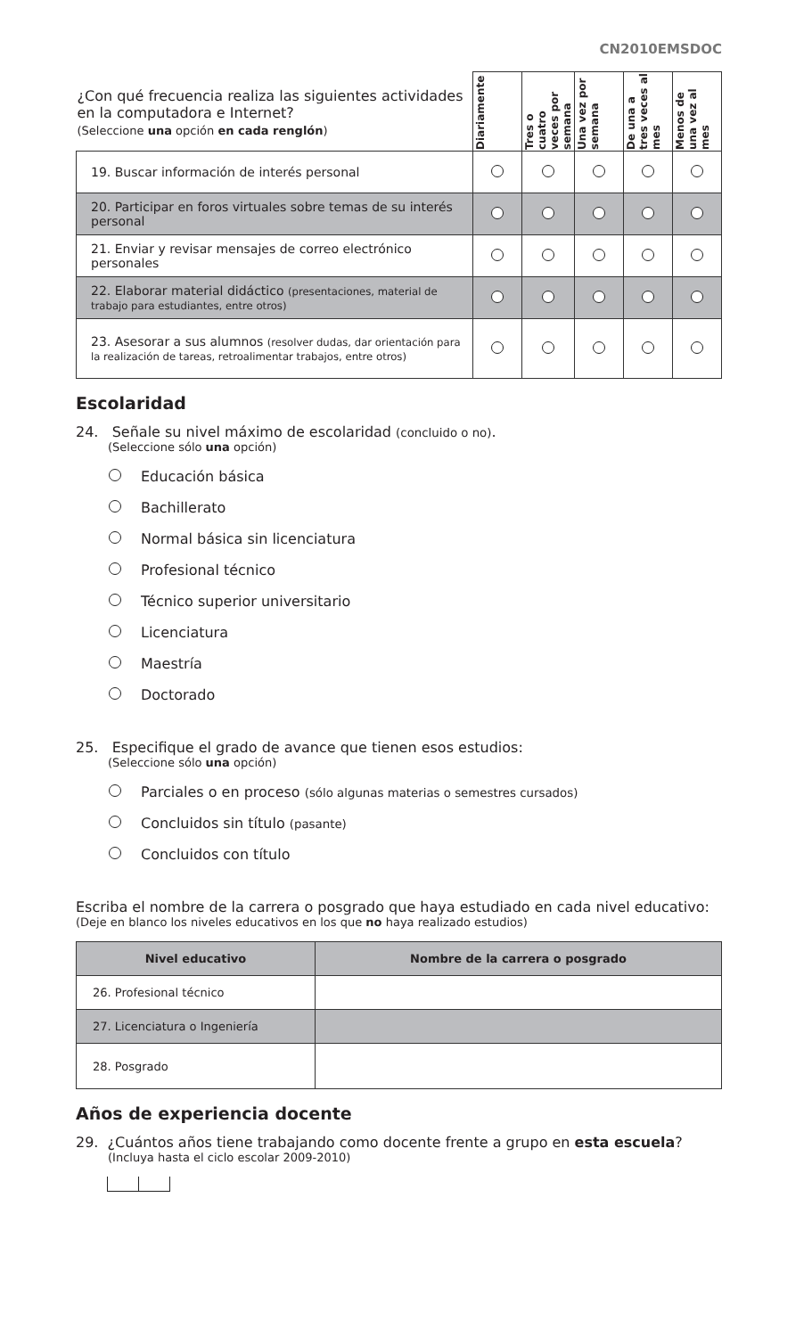CN2010EMSDOC
| ¿Con qué frecuencia realiza las siguientes actividades en la computadora e Internet? (Seleccione una opción en cada renglón ) | Diariamente | Tres o cuatro veces por semana | Una vez por semana | De una a tres veces al mes | Menos de una vez al mes |
| --- | --- | --- | --- | --- | --- |
| 19. Buscar información de interés personal | | | | | |
| 20. Participar en foros virtuales sobre temas de su interés personal | | | | | |
| 21. Enviar y revisar mensajes de correo electrónico personales | | | | | |
| 22. Elaborar material didáctico (presentaciones, material de trabajo para estudiantes, entre otros) | | | | | |
| 23. Asesorar a sus alumnos (resolver dudas, dar orientación para la realización de tareas, retroalimentar trabajos, entre otros) | | | | | |
Escolaridad
24. Señale su nivel máximo de escolaridad (concluido o no).
(Seleccione sólo una opción)
Educación básica
Bachillerato
Normal básica sin licenciatura
Profesional técnico
Técnico superior universitario
Licenciatura
Maestría
Doctorado
25. Especifique el grado de avance que tienen esos estudios:
(Seleccione sólo una opción)
Parciales o en proceso (sólo algunas materias o semestres cursados)
Concluidos sin título (pasante)
Concluidos con título
Escriba el nombre de la carrera o posgrado que haya estudiado en cada nivel educativo:
(Deje en blanco los niveles educativos en los que no haya realizado estudios)
| Nivel educativo | Nombre de la carrera o posgrado |
| --- | --- |
| 26. Profesional técnico | |
| 27. Licenciatura o Ingeniería | |
| 28. Posgrado | |
Años de experiencia docente
29. ¿Cuántos años tiene trabajando como docente frente a grupo en esta escuela?
(Incluya hasta el ciclo escolar 2009-2010)